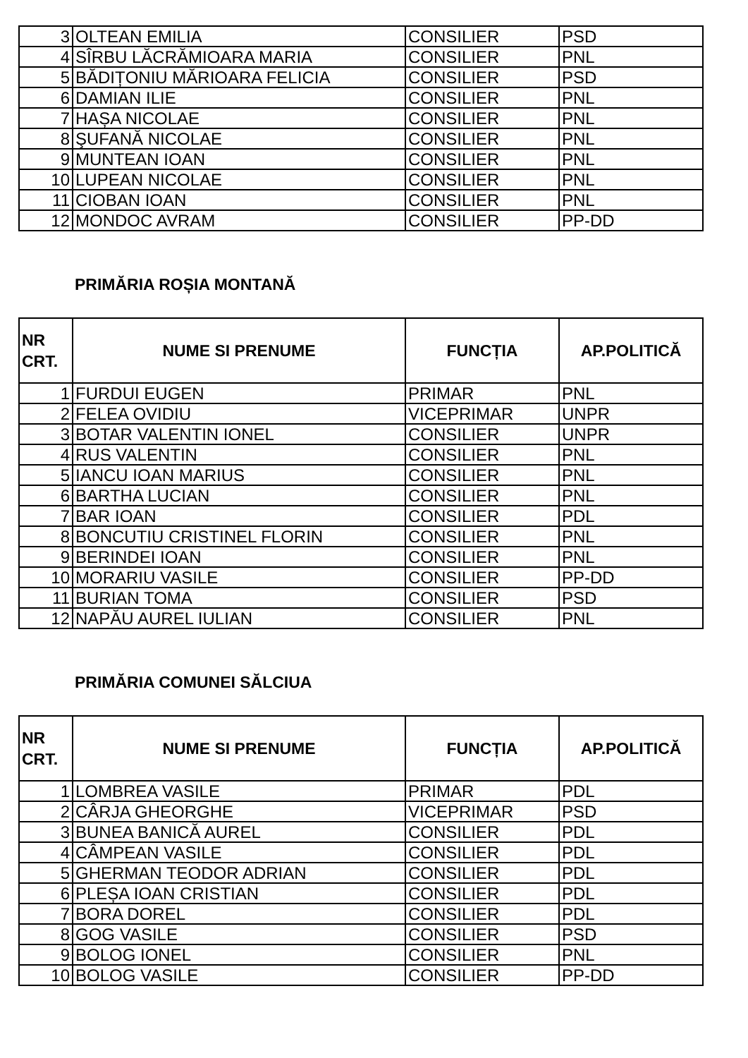| 3 | OLTEAN EMILIA | CONSILIER | PSD |
| 4 | SÎRBU LĂCRĂMIOARA MARIA | CONSILIER | PNL |
| 5 | BĂDIȚONIU MĂRIOARA FELICIA | CONSILIER | PSD |
| 6 | DAMIAN ILIE | CONSILIER | PNL |
| 7 | HAȘA NICOLAE | CONSILIER | PNL |
| 8 | ŞUFANĂ NICOLAE | CONSILIER | PNL |
| 9 | MUNTEAN IOAN | CONSILIER | PNL |
| 10 | LUPEAN NICOLAE | CONSILIER | PNL |
| 11 | CIOBAN IOAN | CONSILIER | PNL |
| 12 | MONDOC AVRAM | CONSILIER | PP-DD |
PRIMĂRIA ROȘIA MONTANĂ
| NR CRT. | NUME SI PRENUME | FUNCȚIA | AP.POLITICĂ |
| --- | --- | --- | --- |
| 1 | FURDUI EUGEN | PRIMAR | PNL |
| 2 | FELEA OVIDIU | VICEPRIMAR | UNPR |
| 3 | BOTAR VALENTIN IONEL | CONSILIER | UNPR |
| 4 | RUS VALENTIN | CONSILIER | PNL |
| 5 | IANCU IOAN MARIUS | CONSILIER | PNL |
| 6 | BARTHA LUCIAN | CONSILIER | PNL |
| 7 | BAR IOAN | CONSILIER | PDL |
| 8 | BONCUTIU CRISTINEL FLORIN | CONSILIER | PNL |
| 9 | BERINDEI IOAN | CONSILIER | PNL |
| 10 | MORARIU VASILE | CONSILIER | PP-DD |
| 11 | BURIAN TOMA | CONSILIER | PSD |
| 12 | NAPĂU AUREL IULIAN | CONSILIER | PNL |
PRIMĂRIA COMUNEI SĂLCIUA
| NR CRT. | NUME SI PRENUME | FUNCȚIA | AP.POLITICĂ |
| --- | --- | --- | --- |
| 1 | LOMBREA VASILE | PRIMAR | PDL |
| 2 | CÂRJA GHEORGHE | VICEPRIMAR | PSD |
| 3 | BUNEA BANICĂ AUREL | CONSILIER | PDL |
| 4 | CÂMPEAN VASILE | CONSILIER | PDL |
| 5 | GHERMAN TEODOR ADRIAN | CONSILIER | PDL |
| 6 | PLEȘA IOAN CRISTIAN | CONSILIER | PDL |
| 7 | BORA DOREL | CONSILIER | PDL |
| 8 | GOG VASILE | CONSILIER | PSD |
| 9 | BOLOG IONEL | CONSILIER | PNL |
| 10 | BOLOG VASILE | CONSILIER | PP-DD |